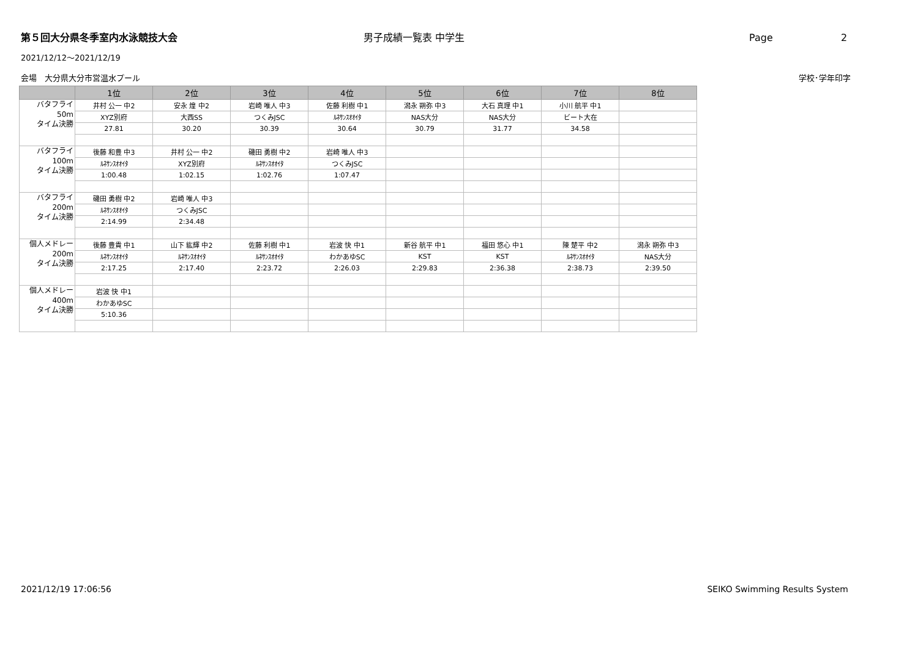第５回大分県冬季室内水泳競技大会 男子成績一覧表 中学生 Page 2
2021/12/12～2021/12/19
会場　大分県大分市営温水プール 学校･学年印字
| | 1位 | 2位 | 3位 | 4位 | 5位 | 6位 | 7位 | 8位 |
| --- | --- | --- | --- | --- | --- | --- | --- | --- |
| バタフライ 50m タイム決勝 | 井村 公一 中2 | 安永 煌 中2 | 岩崎 唯人 中3 | 佐藤 利樹 中1 | 潟永 朔弥 中3 | 大石 真理 中1 | 小川 航平 中1 | |
| | XYZ別府 | 大西SS | つくみJSC | ﾙﾈｻﾝｽｵｵｲﾀ | NAS大分 | NAS大分 | ビート大在 | |
| | 27.81 | 30.20 | 30.39 | 30.64 | 30.79 | 31.77 | 34.58 | |
| バタフライ 100m タイム決勝 | 後藤 和豊 中3 | 井村 公一 中2 | 磯田 勇樹 中2 | 岩崎 唯人 中3 | | | | |
| | ﾙﾈｻﾝｽｵｵｲﾀ | XYZ別府 | ﾙﾈｻﾝｽｵｵｲﾀ | つくみJSC | | | | |
| | 1:00.48 | 1:02.15 | 1:02.76 | 1:07.47 | | | | |
| バタフライ 200m タイム決勝 | 磯田 勇樹 中2 | 岩崎 唯人 中3 | | | | | | |
| | ﾙﾈｻﾝｽｵｵｲﾀ | つくみJSC | | | | | | |
| | 2:14.99 | 2:34.48 | | | | | | |
| 個人メドレー 200m タイム決勝 | 後藤 豊貴 中1 | 山下 紘輝 中2 | 佐藤 利樹 中1 | 岩波 快 中1 | 新谷 航平 中1 | 福田 悠心 中1 | 陳 楚平 中2 | 潟永 朔弥 中3 |
| | ﾙﾈｻﾝｽｵｵｲﾀ | ﾙﾈｻﾝｽｵｵｲﾀ | ﾙﾈｻﾝｽｵｵｲﾀ | わかあゆSC | KST | KST | ﾙﾈｻﾝｽｵｵｲﾀ | NAS大分 |
| | 2:17.25 | 2:17.40 | 2:23.72 | 2:26.03 | 2:29.83 | 2:36.38 | 2:38.73 | 2:39.50 |
| 個人メドレー 400m タイム決勝 | 岩波 快 中1 | | | | | | | |
| | わかあゆSC | | | | | | | |
| | 5:10.36 | | | | | | | |
2021/12/19 17:06:56 SEIKO Swimming Results System